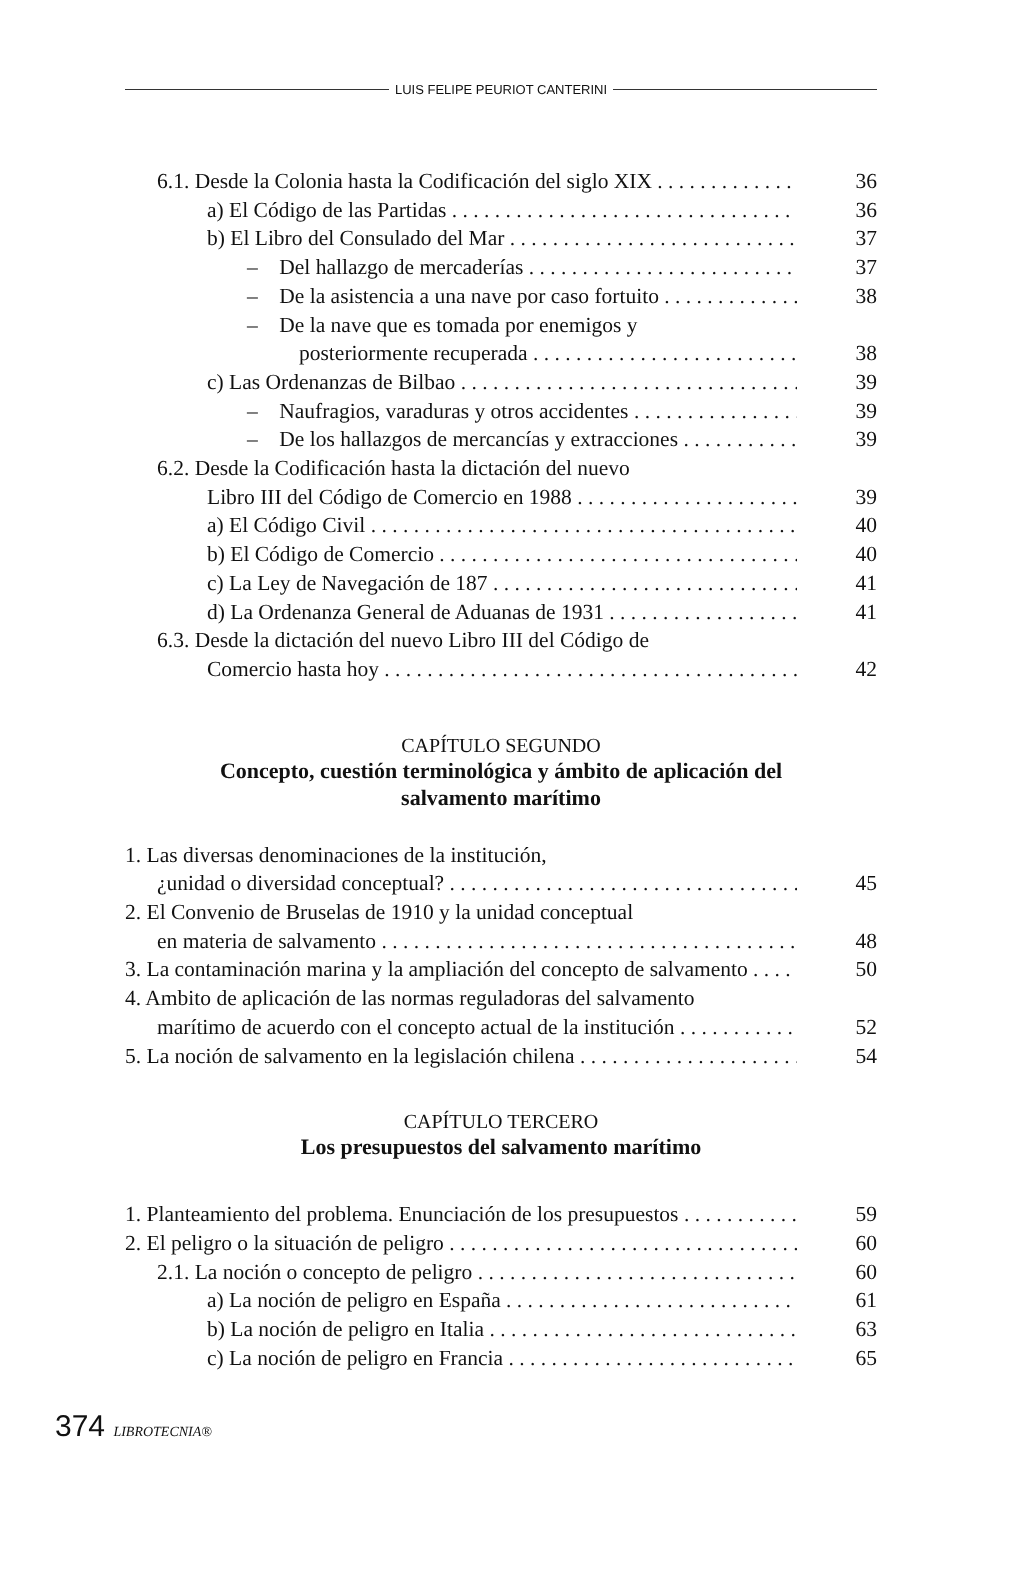LUIS FELIPE PEURIOT CANTERINI
6.1. Desde la Colonia hasta la Codificación del siglo XIX 36
a) El Código de las Partidas 36
b) El Libro del Consulado del Mar 37
– Del hallazgo de mercaderías 37
– De la asistencia a una nave por caso fortuito 38
– De la nave que es tomada por enemigos y
posteriormente recuperada 38
c) Las Ordenanzas de Bilbao 39
– Naufragios, varaduras y otros accidentes 39
– De los hallazgos de mercancías y extracciones 39
6.2. Desde la Codificación hasta la dictación del nuevo
Libro III del Código de Comercio en 1988 39
a) El Código Civil 40
b) El Código de Comercio 40
c) La Ley de Navegación de 187 41
d) La Ordenanza General de Aduanas de 1931 41
6.3. Desde la dictación del nuevo Libro III del Código de
Comercio hasta hoy 42
CAPÍTULO SEGUNDO
Concepto, cuestión terminológica y ámbito de aplicación del
salvamento marítimo
1. Las diversas denominaciones de la institución,
¿unidad o diversidad conceptual? 45
2. El Convenio de Bruselas de 1910 y la unidad conceptual
en materia de salvamento 48
3. La contaminación marina y la ampliación del concepto de salvamento 50
4. Ambito de aplicación de las normas reguladoras del salvamento
marítimo de acuerdo con el concepto actual de la institución 52
5. La noción de salvamento en la legislación chilena 54
CAPÍTULO TERCERO
Los presupuestos del salvamento marítimo
1. Planteamiento del problema. Enunciación de los presupuestos 59
2. El peligro o la situación de peligro 60
2.1. La noción o concepto de peligro 60
a) La noción de peligro en España 61
b) La noción de peligro en Italia 63
c) La noción de peligro en Francia 65
374 LIBROTECNIA®